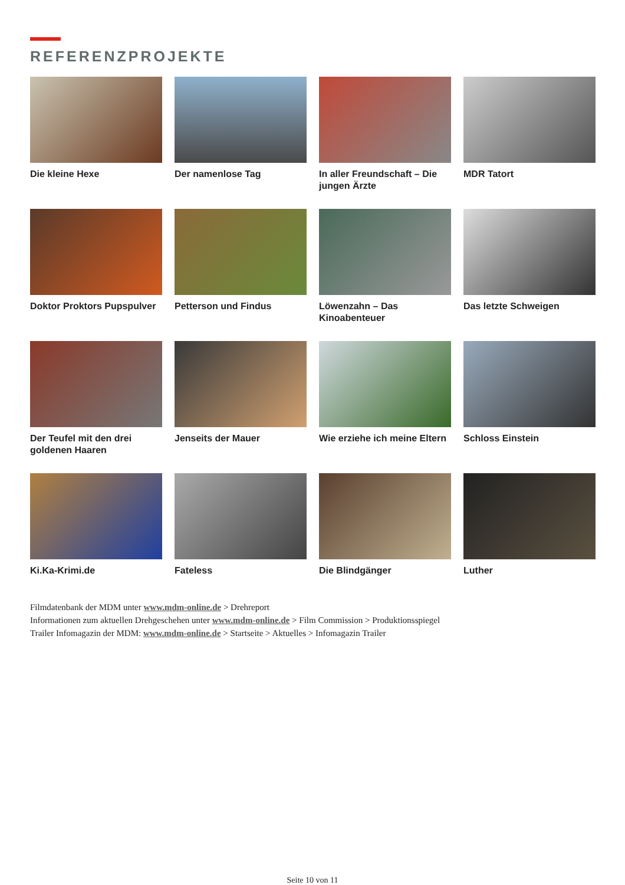REFERENZPROJEKTE
Die kleine Hexe
Der namenlose Tag
In aller Freundschaft – Die jungen Ärzte
MDR Tatort
Doktor Proktors Pupspulver
Petterson und Findus
Löwenzahn – Das Kinoabenteuer
Das letzte Schweigen
Der Teufel mit den drei goldenen Haaren
Jenseits der Mauer
Wie erziehe ich meine Eltern
Schloss Einstein
Ki.Ka-Krimi.de
Fateless
Die Blindgänger
Luther
Filmdatenbank der MDM unter www.mdm-online.de > Drehreport
Informationen zum aktuellen Drehgeschehen unter www.mdm-online.de > Film Commission > Produktionsspiegel
Trailer Infomagazin der MDM: www.mdm-online.de > Startseite > Aktuelles > Infomagazin Trailer
Seite 10 von 11